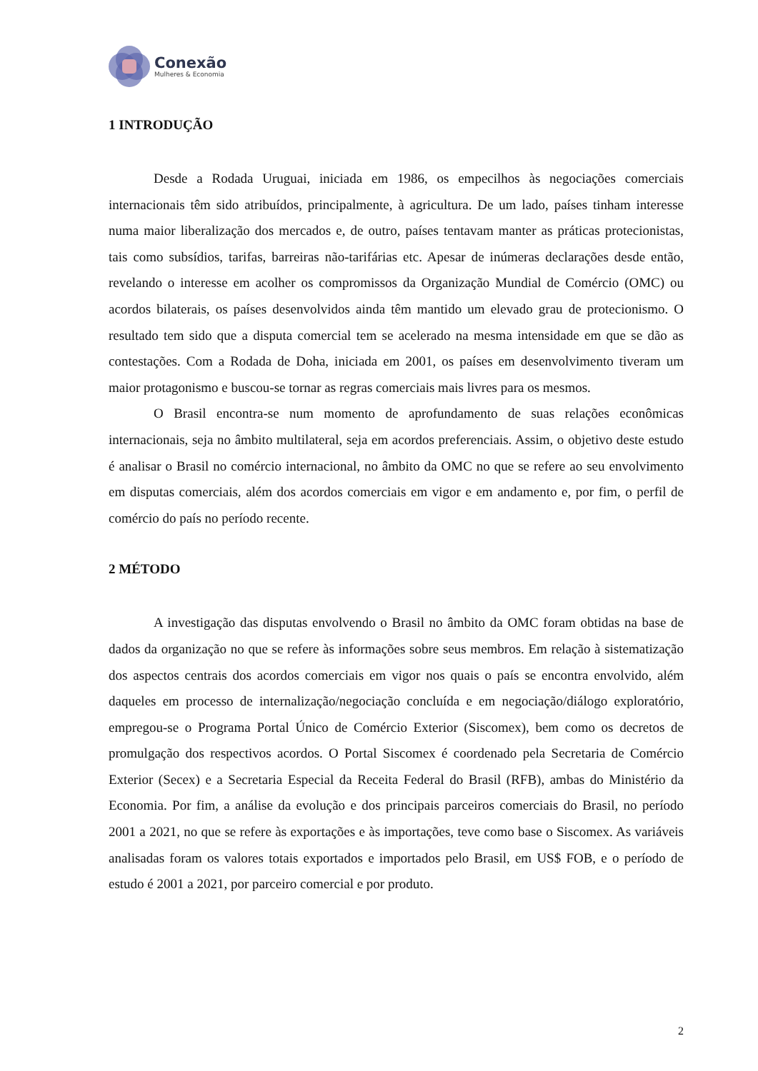Conexão
Mulheres & Economia
1 INTRODUÇÃO
Desde a Rodada Uruguai, iniciada em 1986, os empecilhos às negociações comerciais internacionais têm sido atribuídos, principalmente, à agricultura. De um lado, países tinham interesse numa maior liberalização dos mercados e, de outro, países tentavam manter as práticas protecionistas, tais como subsídios, tarifas, barreiras não-tarifárias etc. Apesar de inúmeras declarações desde então, revelando o interesse em acolher os compromissos da Organização Mundial de Comércio (OMC) ou acordos bilaterais, os países desenvolvidos ainda têm mantido um elevado grau de protecionismo. O resultado tem sido que a disputa comercial tem se acelerado na mesma intensidade em que se dão as contestações. Com a Rodada de Doha, iniciada em 2001, os países em desenvolvimento tiveram um maior protagonismo e buscou-se tornar as regras comerciais mais livres para os mesmos.
O Brasil encontra-se num momento de aprofundamento de suas relações econômicas internacionais, seja no âmbito multilateral, seja em acordos preferenciais. Assim, o objetivo deste estudo é analisar o Brasil no comércio internacional, no âmbito da OMC no que se refere ao seu envolvimento em disputas comerciais, além dos acordos comerciais em vigor e em andamento e, por fim, o perfil de comércio do país no período recente.
2 MÉTODO
A investigação das disputas envolvendo o Brasil no âmbito da OMC foram obtidas na base de dados da organização no que se refere às informações sobre seus membros. Em relação à sistematização dos aspectos centrais dos acordos comerciais em vigor nos quais o país se encontra envolvido, além daqueles em processo de internalização/negociação concluída e em negociação/diálogo exploratório, empregou-se o Programa Portal Único de Comércio Exterior (Siscomex), bem como os decretos de promulgação dos respectivos acordos. O Portal Siscomex é coordenado pela Secretaria de Comércio Exterior (Secex) e a Secretaria Especial da Receita Federal do Brasil (RFB), ambas do Ministério da Economia. Por fim, a análise da evolução e dos principais parceiros comerciais do Brasil, no período 2001 a 2021, no que se refere às exportações e às importações, teve como base o Siscomex. As variáveis analisadas foram os valores totais exportados e importados pelo Brasil, em US$ FOB, e o período de estudo é 2001 a 2021, por parceiro comercial e por produto.
2